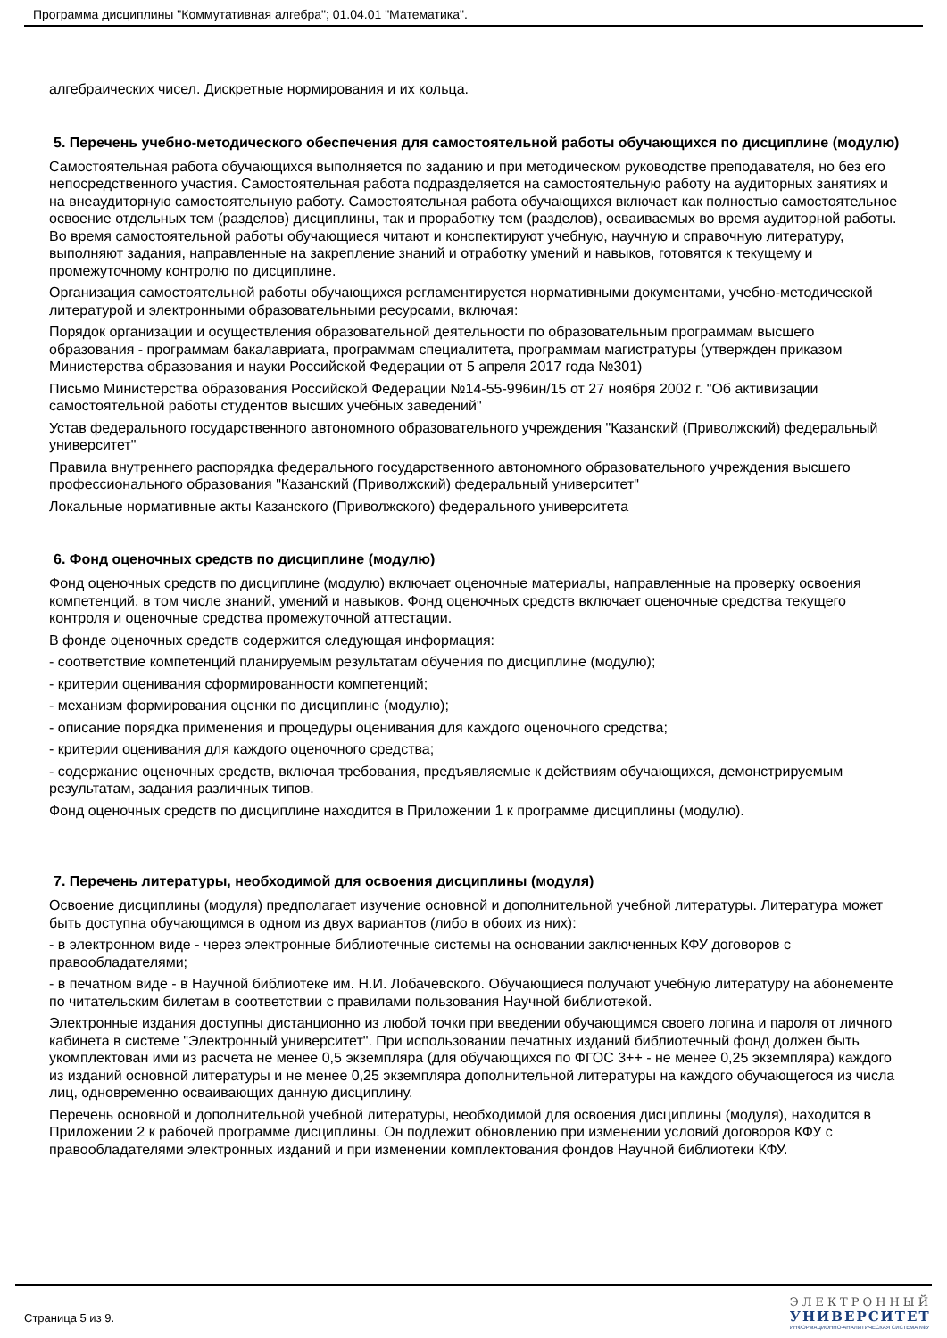Программа дисциплины "Коммутативная алгебра"; 01.04.01 "Математика".
алгебраических чисел. Дискретные нормирования и их кольца.
5. Перечень учебно-методического обеспечения для самостоятельной работы обучающихся по дисциплине (модулю)
Самостоятельная работа обучающихся выполняется по заданию и при методическом руководстве преподавателя, но без его непосредственного участия. Самостоятельная работа подразделяется на самостоятельную работу на аудиторных занятиях и на внеаудиторную самостоятельную работу. Самостоятельная работа обучающихся включает как полностью самостоятельное освоение отдельных тем (разделов) дисциплины, так и проработку тем (разделов), осваиваемых во время аудиторной работы. Во время самостоятельной работы обучающиеся читают и конспектируют учебную, научную и справочную литературу, выполняют задания, направленные на закрепление знаний и отработку умений и навыков, готовятся к текущему и промежуточному контролю по дисциплине.
Организация самостоятельной работы обучающихся регламентируется нормативными документами, учебно-методической литературой и электронными образовательными ресурсами, включая:
Порядок организации и осуществления образовательной деятельности по образовательным программам высшего образования - программам бакалавриата, программам специалитета, программам магистратуры (утвержден приказом Министерства образования и науки Российской Федерации от 5 апреля 2017 года №301)
Письмо Министерства образования Российской Федерации №14-55-996ин/15 от 27 ноября 2002 г. "Об активизации самостоятельной работы студентов высших учебных заведений"
Устав федерального государственного автономного образовательного учреждения "Казанский (Приволжский) федеральный университет"
Правила внутреннего распорядка федерального государственного автономного образовательного учреждения высшего профессионального образования "Казанский (Приволжский) федеральный университет"
Локальные нормативные акты Казанского (Приволжского) федерального университета
6. Фонд оценочных средств по дисциплине (модулю)
Фонд оценочных средств по дисциплине (модулю) включает оценочные материалы, направленные на проверку освоения компетенций, в том числе знаний, умений и навыков. Фонд оценочных средств включает оценочные средства текущего контроля и оценочные средства промежуточной аттестации.
В фонде оценочных средств содержится следующая информация:
- соответствие компетенций планируемым результатам обучения по дисциплине (модулю);
- критерии оценивания сформированности компетенций;
- механизм формирования оценки по дисциплине (модулю);
- описание порядка применения и процедуры оценивания для каждого оценочного средства;
- критерии оценивания для каждого оценочного средства;
- содержание оценочных средств, включая требования, предъявляемые к действиям обучающихся, демонстрируемым результатам, задания различных типов.
Фонд оценочных средств по дисциплине находится в Приложении 1 к программе дисциплины (модулю).
7. Перечень литературы, необходимой для освоения дисциплины (модуля)
Освоение дисциплины (модуля) предполагает изучение основной и дополнительной учебной литературы. Литература может быть доступна обучающимся в одном из двух вариантов (либо в обоих из них):
- в электронном виде - через электронные библиотечные системы на основании заключенных КФУ договоров с правообладателями;
- в печатном виде - в Научной библиотеке им. Н.И. Лобачевского. Обучающиеся получают учебную литературу на абонементе по читательским билетам в соответствии с правилами пользования Научной библиотекой.
Электронные издания доступны дистанционно из любой точки при введении обучающимся своего логина и пароля от личного кабинета в системе "Электронный университет". При использовании печатных изданий библиотечный фонд должен быть укомплектован ими из расчета не менее 0,5 экземпляра (для обучающихся по ФГОС 3++ - не менее 0,25 экземпляра) каждого из изданий основной литературы и не менее 0,25 экземпляра дополнительной литературы на каждого обучающегося из числа лиц, одновременно осваивающих данную дисциплину.
Перечень основной и дополнительной учебной литературы, необходимой для освоения дисциплины (модуля), находится в Приложении 2 к рабочей программе дисциплины. Он подлежит обновлению при изменении условий договоров КФУ с правообладателями электронных изданий и при изменении комплектования фондов Научной библиотеки КФУ.
Страница 5 из 9.
ЭЛЕКТРОННЫЙ
УНИВЕРСИТЕТ
ИНФОРМАЦИОННО-АНАЛИТИЧЕСКАЯ СИСТЕМА КФУ